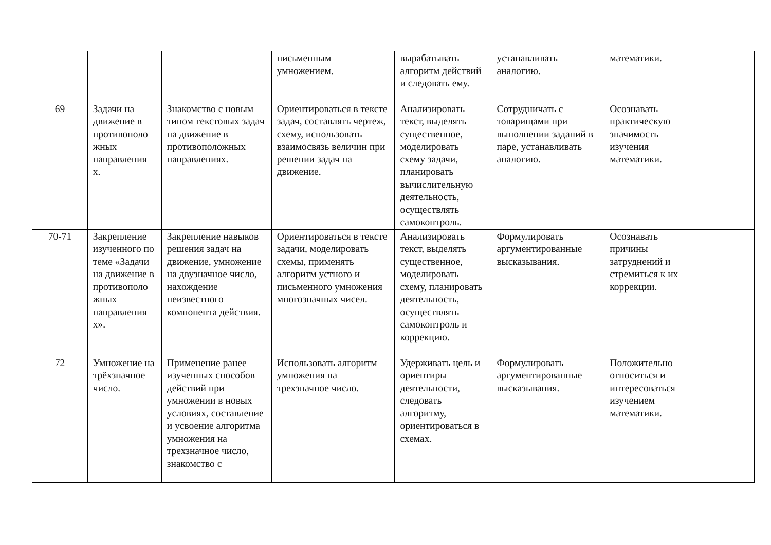| | | | письменным умножением. | вырабатывать алгоритм действий и следовать ему. | устанавливать аналогию. | математики. | |
| 69 | Задачи на движение в противополо жных направления х. | Знакомство с новым типом текстовых задач на движение в противоположных направлениях. | Ориентироваться в тексте задач, составлять чертеж, схему, использовать взаимосвязь величин при решении задач на движение. | Анализировать текст, выделять существенное, моделировать схему задачи, планировать вычислительную деятельность, осуществлять самоконтроль. | Сотрудничать с товарищами при выполнении заданий в паре, устанавливать аналогию. | Осознавать практическую значимость изучения математики. | |
| 70-71 | Закрепление изученного по теме «Задачи на движение в противополо жных направления х». | Закрепление навыков решения задач на движение, умножение на двузначное число, нахождение неизвестного компонента действия. | Ориентироваться в тексте задачи, моделировать схемы, применять алгоритм устного и письменного умножения многозначных чисел. | Анализировать текст, выделять существенное, моделировать схему, планировать деятельность, осуществлять самоконтроль и коррекцию. | Формулировать аргументированные высказывания. | Осознавать причины затруднений и стремиться к их коррекции. | |
| 72 | Умножение на трёхзначное число. | Применение ранее изученных способов действий при умножении в новых условиях, составление и усвоение алгоритма умножения на трехзначное число, знакомство с | Использовать алгоритм умножения на трехзначное число. | Удерживать цель и ориентиры деятельности, следовать алгоритму, ориентироваться в схемах. | Формулировать аргументированные высказывания. | Положительно относиться и интересоваться изучением математики. | |